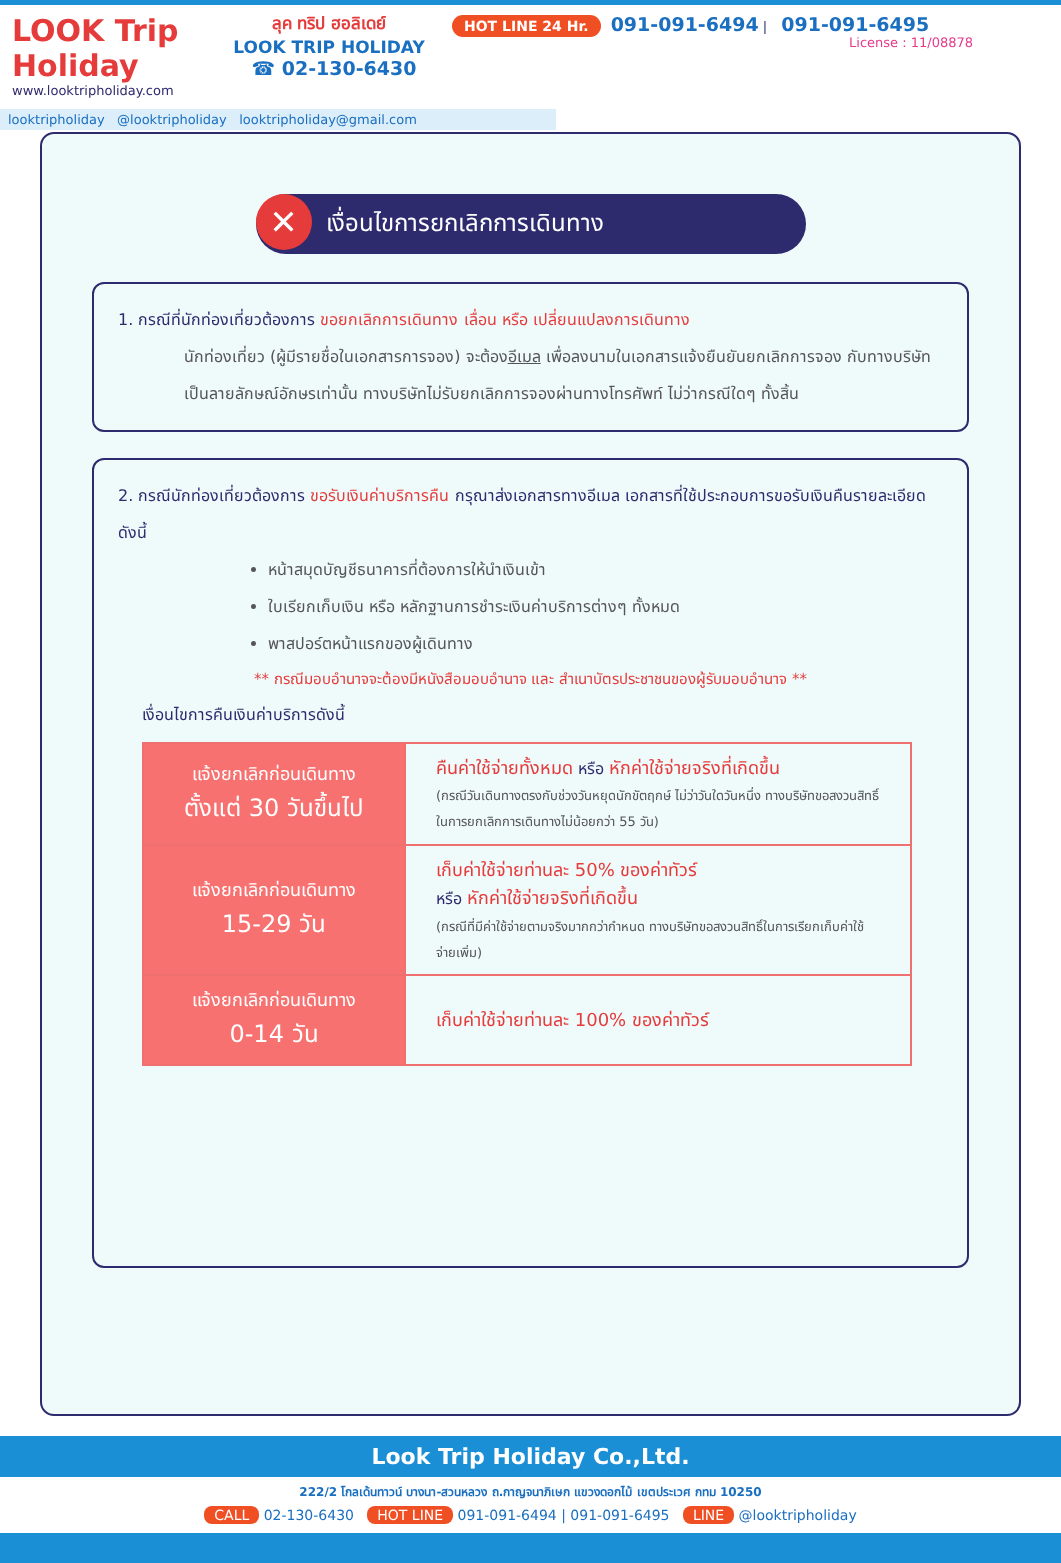LOOK Trip Holiday
www.looktripholiday.com
ลุค ทริป ฮอลิเดย์
LOOK TRIP HOLIDAY
☎ 02-130-6430
HOT LINE 24 Hr. 091-091-6494 | 091-091-6495
License : 11/08878
looktripholiday @looktripholiday looktripholiday@gmail.com
✕ เงื่อนไขการยกเลิกการเดินทาง
1. กรณีที่นักท่องเที่ยวต้องการ ขอยกเลิกการเดินทาง เลื่อน หรือ เปลี่ยนแปลงการเดินทาง
นักท่องเที่ยว (ผู้มีรายชื่อในเอกสารการจอง) จะต้องอีเมล เพื่อลงนามในเอกสารแจ้งยืนยันยกเลิกการจอง กับทางบริษัทเป็นลายลักษณ์อักษรเท่านั้น ทางบริษัทไม่รับยกเลิกการจองผ่านทางโทรศัพท์ ไม่ว่ากรณีใดๆ ทั้งสิ้น
2. กรณีนักท่องเที่ยวต้องการ ขอรับเงินค่าบริการคืน กรุณาส่งเอกสารทางอีเมล เอกสารที่ใช้ประกอบการขอรับเงินคืนรายละเอียดดังนี้
หน้าสมุดบัญชีธนาคารที่ต้องการให้นำเงินเข้า
ใบเรียกเก็บเงิน หรือ หลักฐานการชำระเงินค่าบริการต่างๆ ทั้งหมด
พาสปอร์ตหน้าแรกของผู้เดินทาง
** กรณีมอบอำนาจจะต้องมีหนังสือมอบอำนาจ และ สำเนาบัตรประชาชนของผู้รับมอบอำนาจ **
เงื่อนไขการคืนเงินค่าบริการดังนี้
| แจ้งยกเลิกก่อนเดินทาง ตั้งแต่ 30 วันขึ้นไป | คืนค่าใช้จ่ายทั้งหมด หรือ หักค่าใช้จ่ายจริงที่เกิดขึ้น (กรณีวันเดินทางตรงกับช่วงวันหยุดนักขัตฤกษ์ ไม่ว่าวันใดวันหนึ่ง ทางบริษัทขอสงวนสิทธิ์ในการยกเลิกการเดินทางไม่น้อยกว่า 55 วัน) |
| แจ้งยกเลิกก่อนเดินทาง 15-29 วัน | เก็บค่าใช้จ่ายท่านละ 50% ของค่าทัวร์ หรือ หักค่าใช้จ่ายจริงที่เกิดขึ้น (กรณีที่มีค่าใช้จ่ายตามจริงมากกว่ากำหนด ทางบริษัทขอสงวนสิทธิ์ในการเรียกเก็บค่าใช้จ่ายเพิ่ม) |
| แจ้งยกเลิกก่อนเดินทาง 0-14 วัน | เก็บค่าใช้จ่ายท่านละ 100% ของค่าทัวร์ |
Look Trip Holiday Co.,Ltd.
222/2 โกลเด้นทาวน์ บางนา-สวนหลวง ถ.กาญจนาภิเษก แขวงดอกไม้ เขตประเวศ กทม 10250
CALL 02-130-6430 HOT LINE 091-091-6494 | 091-091-6495 LINE @looktripholiday